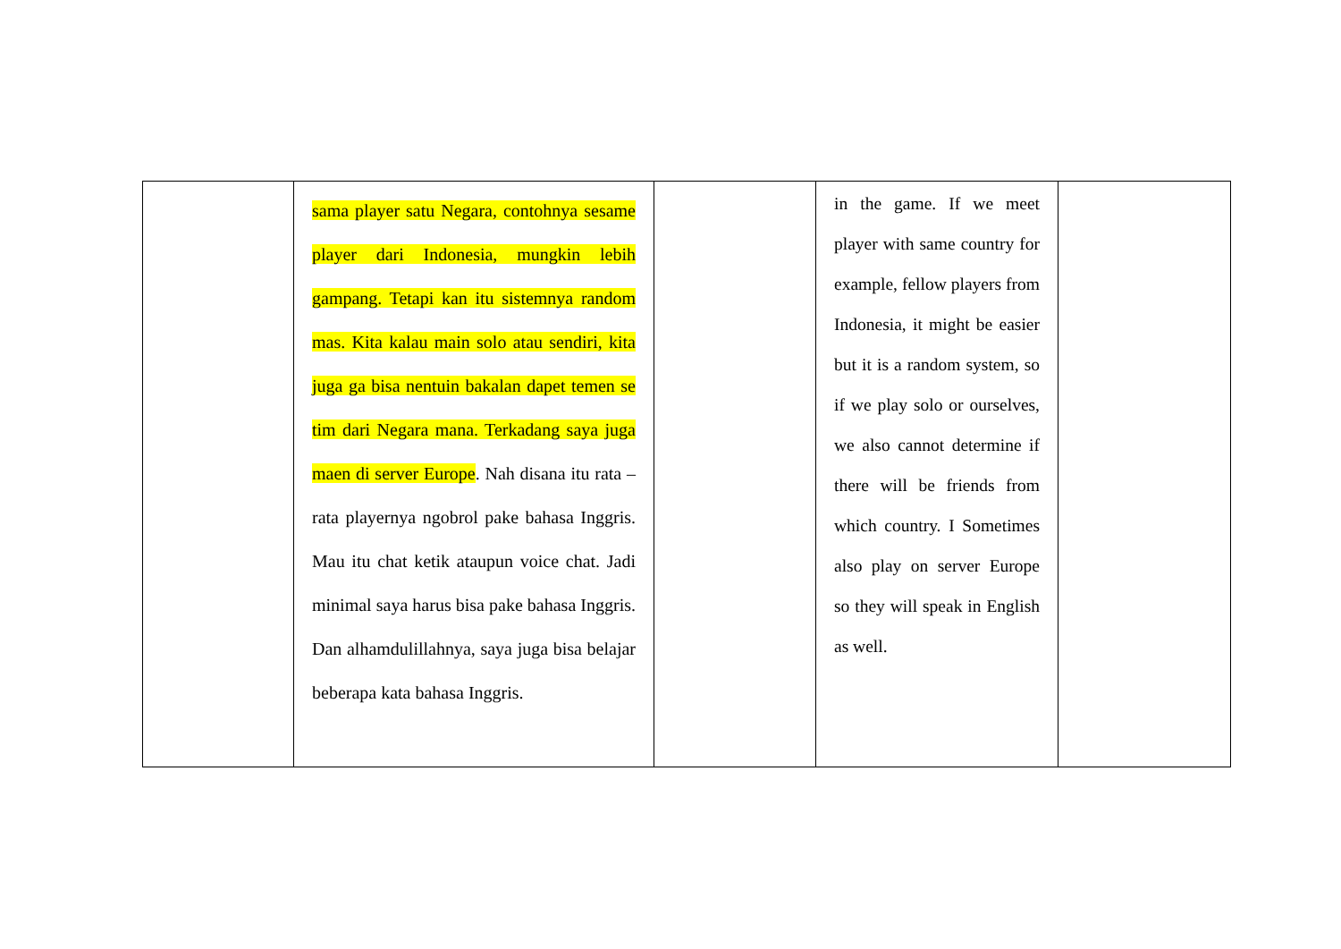| | sama player satu Negara, contohnya sesame player dari Indonesia, mungkin lebih gampang. Tetapi kan itu sistemnya random mas. Kita kalau main solo atau sendiri, kita juga ga bisa nentuin bakalan dapet temen se tim dari Negara mana. Terkadang saya juga maen di server Europe . Nah disana itu rata – rata playernya ngobrol pake bahasa Inggris. Mau itu chat ketik ataupun voice chat. Jadi minimal saya harus bisa pake bahasa Inggris. Dan alhamdulillahnya, saya juga bisa belajar beberapa kata bahasa Inggris. | | in the game. If we meet player with same country for example, fellow players from Indonesia, it might be easier but it is a random system, so if we play solo or ourselves, we also cannot determine if there will be friends from which country. I Sometimes also play on server Europe so they will speak in English as well. | |